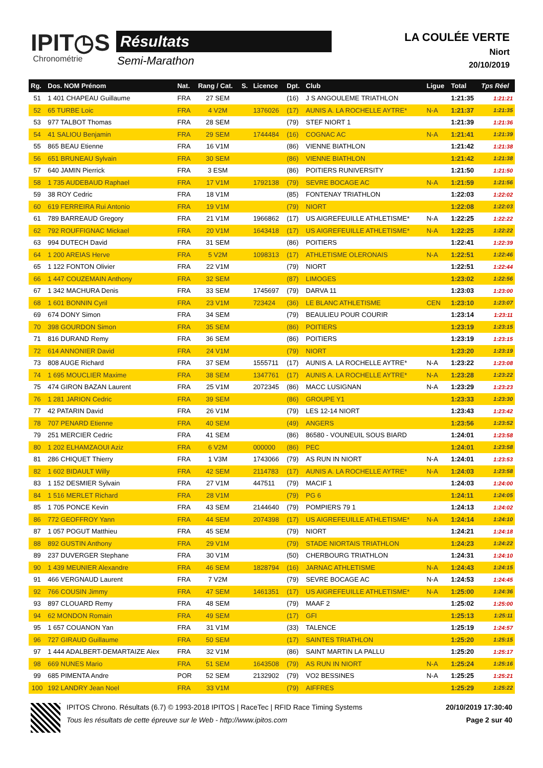IPIT◷S
Chronométrie
Résultats
Semi-Marathon
LA COULÉE VERTE
Niort
20/10/2019
| Rg. | Dos. NOM Prénom | Nat. | Rang / Cat. | S. | Licence | Dpt. | Club | Ligue | Total | Tps Réel |
| --- | --- | --- | --- | --- | --- | --- | --- | --- | --- | --- |
| 51 | 1 401 CHAPEAU Guillaume | FRA | 27 SEM | | | (16) | J S ANGOULEME TRIATHLON | | 1:21:35 | 1:21:21 |
| 52 | 65 TURBE Loic | FRA | 4 V2M | | 1376026 | (17) | AUNIS A. LA ROCHELLE AYTRE* | N-A | 1:21:37 | 1:21:35 |
| 53 | 977 TALBOT Thomas | FRA | 28 SEM | | | (79) | STEF NIORT 1 | | 1:21:39 | 1:21:36 |
| 54 | 41 SALIOU Benjamin | FRA | 29 SEM | | 1744484 | (16) | COGNAC AC | N-A | 1:21:41 | 1:21:39 |
| 55 | 865 BEAU Etienne | FRA | 16 V1M | | | (86) | VIENNE BIATHLON | | 1:21:42 | 1:21:38 |
| 56 | 651 BRUNEAU Sylvain | FRA | 30 SEM | | | (86) | VIENNE BIATHLON | | 1:21:42 | 1:21:38 |
| 57 | 640 JAMIN Pierrick | FRA | 3 ESM | | | (86) | POITIERS RUNIVERSITY | | 1:21:50 | 1:21:50 |
| 58 | 1 735 AUDEBAUD Raphael | FRA | 17 V1M | | 1792138 | (79) | SEVRE BOCAGE AC | N-A | 1:21:59 | 1:21:56 |
| 59 | 38 ROY Cedric | FRA | 18 V1M | | | (85) | FONTENAY TRIATHLON | | 1:22:03 | 1:22:02 |
| 60 | 619 FERREIRA Rui Antonio | FRA | 19 V1M | | | (79) | NIORT | | 1:22:08 | 1:22:03 |
| 61 | 789 BARREAUD Gregory | FRA | 21 V1M | | 1966862 | (17) | US AIGREFEUILLE ATHLETISME* | N-A | 1:22:25 | 1:22:22 |
| 62 | 792 ROUFFIGNAC Mickael | FRA | 20 V1M | | 1643418 | (17) | US AIGREFEUILLE ATHLETISME* | N-A | 1:22:25 | 1:22:22 |
| 63 | 994 DUTECH David | FRA | 31 SEM | | | (86) | POITIERS | | 1:22:41 | 1:22:39 |
| 64 | 1 200 AREIAS Herve | FRA | 5 V2M | | 1098313 | (17) | ATHLETISME OLERONAIS | N-A | 1:22:51 | 1:22:46 |
| 65 | 1 122 FONTON Olivier | FRA | 22 V1M | | | (79) | NIORT | | 1:22:51 | 1:22:44 |
| 66 | 1 447 COUZEMAIN Anthony | FRA | 32 SEM | | | (87) | LIMOGES | | 1:23:02 | 1:22:56 |
| 67 | 1 342 MACHURA Denis | FRA | 33 SEM | | 1745697 | (79) | DARVA 11 | | 1:23:03 | 1:23:00 |
| 68 | 1 601 BONNIN Cyril | FRA | 23 V1M | | 723424 | (36) | LE BLANC ATHLETISME | CEN | 1:23:10 | 1:23:07 |
| 69 | 674 DONY Simon | FRA | 34 SEM | | | (79) | BEAULIEU POUR COURIR | | 1:23:14 | 1:23:11 |
| 70 | 398 GOURDON Simon | FRA | 35 SEM | | | (86) | POITIERS | | 1:23:19 | 1:23:15 |
| 71 | 816 DURAND Remy | FRA | 36 SEM | | | (86) | POITIERS | | 1:23:19 | 1:23:15 |
| 72 | 614 ANNONIER David | FRA | 24 V1M | | | (79) | NIORT | | 1:23:20 | 1:23:19 |
| 73 | 808 AUGE Richard | FRA | 37 SEM | | 1555711 | (17) | AUNIS A. LA ROCHELLE AYTRE* | N-A | 1:23:22 | 1:23:08 |
| 74 | 1 695 MOUCLIER Maxime | FRA | 38 SEM | | 1347761 | (17) | AUNIS A. LA ROCHELLE AYTRE* | N-A | 1:23:28 | 1:23:22 |
| 75 | 474 GIRON BAZAN Laurent | FRA | 25 V1M | | 2072345 | (86) | MACC LUSIGNAN | N-A | 1:23:29 | 1:23:23 |
| 76 | 1 281 JARION Cedric | FRA | 39 SEM | | | (86) | GROUPE Y1 | | 1:23:33 | 1:23:30 |
| 77 | 42 PATARIN David | FRA | 26 V1M | | | (79) | LES 12-14 NIORT | | 1:23:43 | 1:23:42 |
| 78 | 707 PENARD Etienne | FRA | 40 SEM | | | (49) | ANGERS | | 1:23:56 | 1:23:52 |
| 79 | 251 MERCIER Cedric | FRA | 41 SEM | | | (86) | 86580 - VOUNEUIL SOUS BIARD | | 1:24:01 | 1:23:58 |
| 80 | 1 202 ELHAMZAOUI Aziz | FRA | 6 V2M | | 000000 | (86) | PEC | | 1:24:01 | 1:23:58 |
| 81 | 286 CHIQUET Thierry | FRA | 1 V3M | | 1743066 | (79) | AS RUN IN NIORT | N-A | 1:24:01 | 1:23:53 |
| 82 | 1 602 BIDAULT Willy | FRA | 42 SEM | | 2114783 | (17) | AUNIS A. LA ROCHELLE AYTRE* | N-A | 1:24:03 | 1:23:58 |
| 83 | 1 152 DESMIER Sylvain | FRA | 27 V1M | | 447511 | (79) | MACIF 1 | | 1:24:03 | 1:24:00 |
| 84 | 1 516 MERLET Richard | FRA | 28 V1M | | | (79) | PG 6 | | 1:24:11 | 1:24:05 |
| 85 | 1 705 PONCE Kevin | FRA | 43 SEM | | 2144640 | (79) | POMPIERS 79 1 | | 1:24:13 | 1:24:02 |
| 86 | 772 GEOFFROY Yann | FRA | 44 SEM | | 2074398 | (17) | US AIGREFEUILLE ATHLETISME* | N-A | 1:24:14 | 1:24:10 |
| 87 | 1 057 POGUT Matthieu | FRA | 45 SEM | | | (79) | NIORT | | 1:24:21 | 1:24:18 |
| 88 | 892 GUSTIN Anthony | FRA | 29 V1M | | | (79) | STADE NIORTAIS TRIATHLON | | 1:24:23 | 1:24:22 |
| 89 | 237 DUVERGER Stephane | FRA | 30 V1M | | | (50) | CHERBOURG TRIATHLON | | 1:24:31 | 1:24:10 |
| 90 | 1 439 MEUNIER Alexandre | FRA | 46 SEM | | 1828794 | (16) | JARNAC ATHLETISME | N-A | 1:24:43 | 1:24:15 |
| 91 | 466 VERGNAUD Laurent | FRA | 7 V2M | | | (79) | SEVRE BOCAGE AC | N-A | 1:24:53 | 1:24:45 |
| 92 | 766 COUSIN Jimmy | FRA | 47 SEM | | 1461351 | (17) | US AIGREFEUILLE ATHLETISME* | N-A | 1:25:00 | 1:24:36 |
| 93 | 897 CLOUARD Remy | FRA | 48 SEM | | | (79) | MAAF 2 | | 1:25:02 | 1:25:00 |
| 94 | 62 MONDON Romain | FRA | 49 SEM | | | (17) | GFI | | 1:25:13 | 1:25:11 |
| 95 | 1 657 COUANON Yan | FRA | 31 V1M | | | (33) | TALENCE | | 1:25:19 | 1:24:57 |
| 96 | 727 GIRAUD Guillaume | FRA | 50 SEM | | | (17) | SAINTES TRIATHLON | | 1:25:20 | 1:25:15 |
| 97 | 1 444 ADALBERT-DEMARTAIZE Alex | FRA | 32 V1M | | | (86) | SAINT MARTIN LA PALLU | | 1:25:20 | 1:25:17 |
| 98 | 669 NUNES Mario | FRA | 51 SEM | | 1643508 | (79) | AS RUN IN NIORT | N-A | 1:25:24 | 1:25:16 |
| 99 | 685 PIMENTA Andre | POR | 52 SEM | | 2132902 | (79) | VO2 BESSINES | N-A | 1:25:25 | 1:25:21 |
| 100 | 192 LANDRY Jean Noel | FRA | 33 V1M | | | (79) | AIFFRES | | 1:25:29 | 1:25:22 |
IPITOS Chrono. Résultats (6.7) © 1993-2018 IPITOS | RaceTec | RFID Race Timing Systems
Tous les résultats de cette épreuve sur le Web - http://www.ipitos.com
20/10/2019 17:30:40
Page 2 sur 40